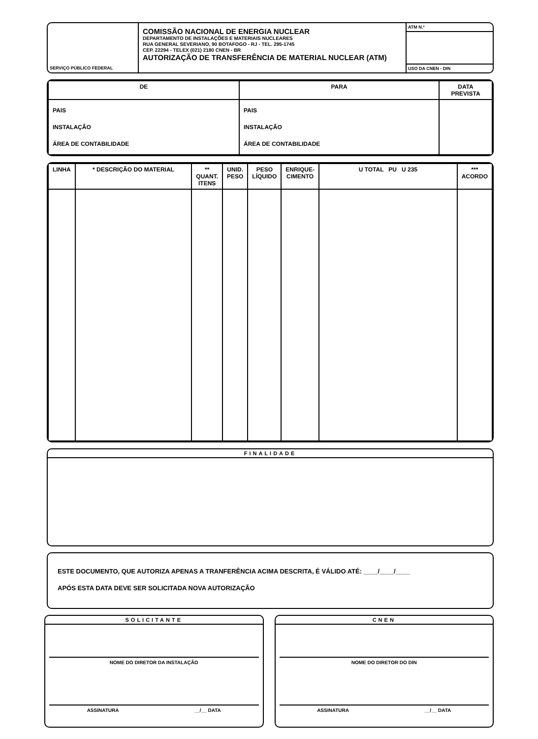SERVIÇO PÚBLICO FEDERAL
COMISSÃO NACIONAL DE ENERGIA NUCLEAR
DEPARTAMENTO DE INSTALAÇÕES E MATERIAIS NUCLEARES
RUA GENERAL SEVERIANO, 90 BOTAFOGO - RJ - TEL. 295-1745
CEP. 22294 - TELEX (021) 2180 CNEN - BR
AUTORIZAÇÃO DE TRANSFERÊNCIA DE MATERIAL NUCLEAR (ATM)
ATM N.º
USO DA CNEN - DIN
| DE | PARA | DATA PREVISTA |
| --- | --- | --- |
| PAIS INSTALAÇÃO ÁREA DE CONTABILIDADE | PAIS INSTALAÇÃO ÁREA DE CONTABILIDADE | |
| LINHA | * DESCRIÇÃO DO MATERIAL | ** QUANT. ITENS | UNID. PESO | PESO LÍQUIDO | ENRIQUE-CIMENTO | U TOTAL PU U 235 | *** ACORDO |
| --- | --- | --- | --- | --- | --- | --- | --- |
FINALIDADE
ESTE DOCUMENTO, QUE AUTORIZA APENAS A TRANFERÊNCIA ACIMA DESCRITA, É VÁLIDO ATÉ: ____/____/____
APÓS ESTA DATA DEVE SER SOLICITADA NOVA AUTORIZAÇÃO
SOLICITANTE
NOME DO DIRETOR DA INSTALAÇÃO
ASSINATURA __/__ DATA
CNEN
NOME DO DIRETOR DO DIN
ASSINATURA __/__ DATA